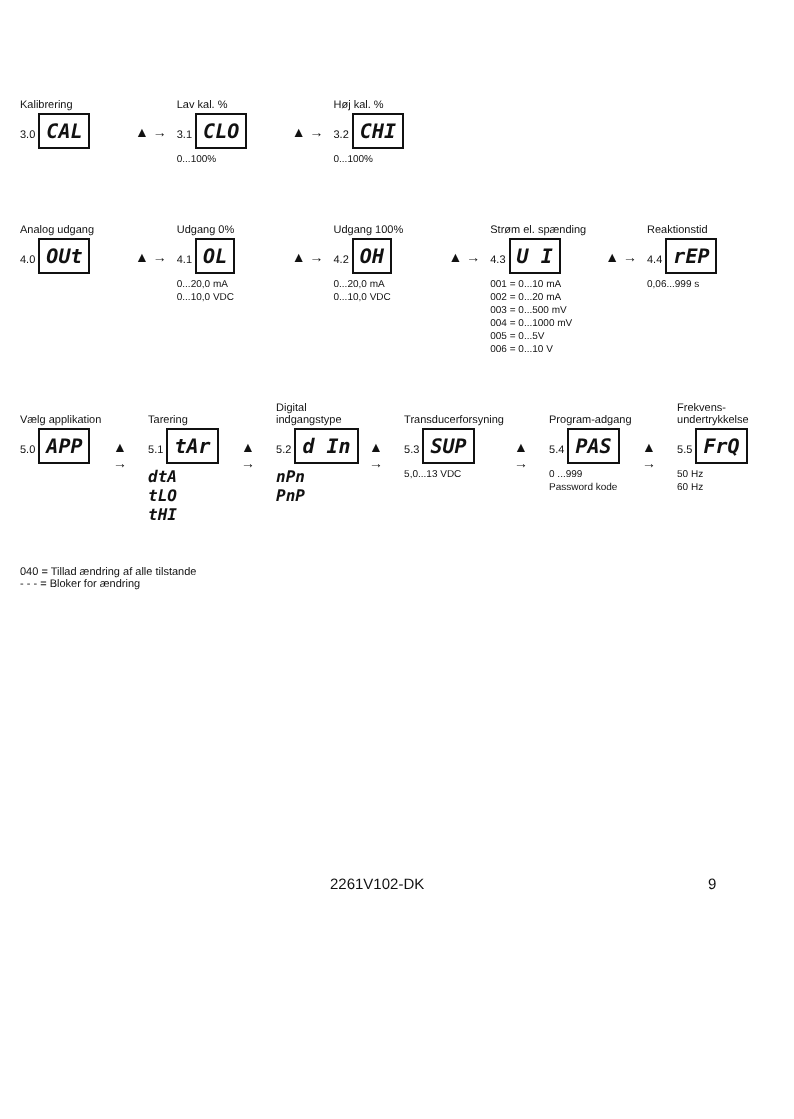Kalibrering
3.0 CAL
▲ →
Lav kal. %
3.1 CLO
0...100%
▲ →
Høj kal. %
3.2 CHI
0...100%
Analog udgang
4.0 OUt
▲ →
Udgang 0%
4.1 OL
0...20,0 mA
0...10,0 VDC
▲ →
Udgang 100%
4.2 OH
0...20,0 mA
0...10,0 VDC
▲ →
Strøm el. spænding
4.3 U I
001 = 0...10 mA
002 = 0...20 mA
003 = 0...500 mV
004 = 0...1000 mV
005 = 0...5V
006 = 0...10 V
▲ →
Reaktionstid
4.4 rEP
0,06...999 s
Vælg applikation
5.0 APP
▲ →
Tarering
5.1 tAr
dtA
tLO
tHI
▲ →
Digital indgangstype
5.2 d In
nPn
PnP
▲ →
Transducerforsyning
5.3 SUP
5,0...13 VDC
▲ →
Program-adgang
5.4 PAS
0 ...999
Password kode
▲ →
Frekvens-undertrykkelse
5.5 FrQ
50 Hz
60 Hz
040 = Tillad ændring af alle tilstande
- - - = Bloker for ændring
2261V102-DK 9